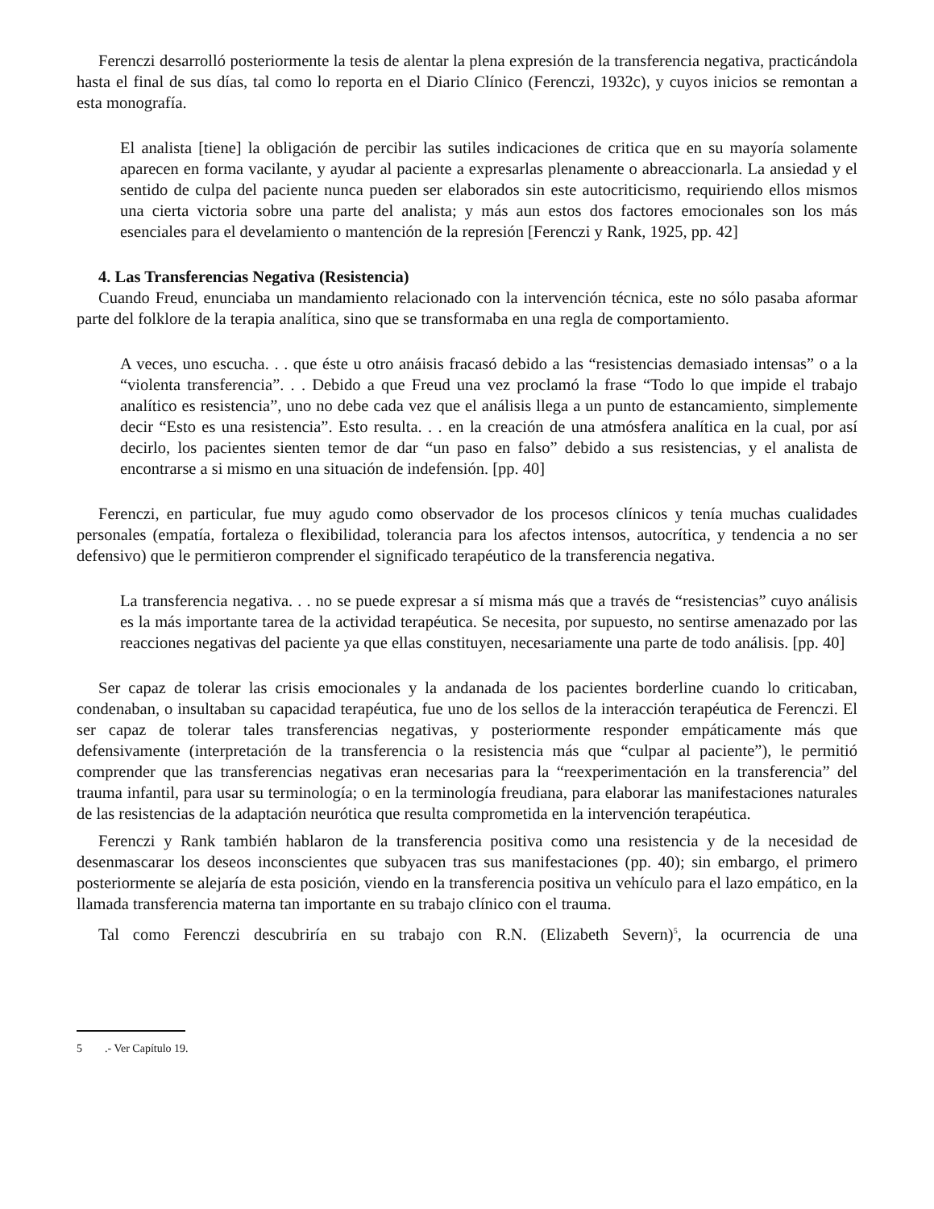Ferenczi desarrolló posteriormente la tesis de alentar la plena expresión de la transferencia negativa, practicándola hasta el final de sus días, tal como lo reporta en el Diario Clínico (Ferenczi, 1932c), y cuyos inicios se remontan a esta monografía.
El analista [tiene] la obligación de percibir las sutiles indicaciones de critica que en su mayoría solamente aparecen en forma vacilante, y ayudar al paciente a expresarlas plenamente o abreaccionarla. La ansiedad y el sentido de culpa del paciente nunca pueden ser elaborados sin este autocriticismo, requiriendo ellos mismos una cierta victoria sobre una parte del analista; y más aun estos dos factores emocionales son los más esenciales para el develamiento o mantención de la represión [Ferenczi y Rank, 1925, pp. 42]
4. Las Transferencias Negativa (Resistencia)
Cuando Freud, enunciaba un mandamiento relacionado con la intervención técnica, este no sólo pasaba aformar parte del folklore de la terapia analítica, sino que se transformaba en una regla de comportamiento.
A veces, uno escucha. . . que éste u otro anáisis fracasó debido a las “resistencias demasiado intensas” o a la “violenta transferencia”. . . Debido a que Freud una vez proclamó la frase “Todo lo que impide el trabajo analítico es resistencia”, uno no debe cada vez que el análisis llega a un punto de estancamiento, simplemente decir “Esto es una resistencia”. Esto resulta. . . en la creación de una atmósfera analítica en la cual, por así decirlo, los pacientes sienten temor de dar “un paso en falso” debido a sus resistencias, y el analista de encontrarse a si mismo en una situación de indefensión. [pp. 40]
Ferenczi, en particular, fue muy agudo como observador de los procesos clínicos y tenía muchas cualidades personales (empatía, fortaleza o flexibilidad, tolerancia para los afectos intensos, autocrítica, y tendencia a no ser defensivo) que le permitieron comprender el significado terapéutico de la transferencia negativa.
La transferencia negativa. . . no se puede expresar a sí misma más que a través de “resistencias” cuyo análisis es la más importante tarea de la actividad terapéutica. Se necesita, por supuesto, no sentirse amenazado por las reacciones negativas del paciente ya que ellas constituyen, necesariamente una parte de todo análisis. [pp. 40]
Ser capaz de tolerar las crisis emocionales y la andanada de los pacientes borderline cuando lo criticaban, condenaban, o insultaban su capacidad terapéutica, fue uno de los sellos de la interacción terapéutica de Ferenczi. El ser capaz de tolerar tales transferencias negativas, y posteriormente responder empáticamente más que defensivamente (interpretación de la transferencia o la resistencia más que “culpar al paciente”), le permitió comprender que las transferencias negativas eran necesarias para la “reexperimentación en la transferencia” del trauma infantil, para usar su terminología; o en la terminología freudiana, para elaborar las manifestaciones naturales de las resistencias de la adaptación neurótica que resulta comprometida en la intervención terapéutica.
Ferenczi y Rank también hablaron de la transferencia positiva como una resistencia y de la necesidad de desenmascarar los deseos inconscientes que subyacen tras sus manifestaciones (pp. 40); sin embargo, el primero posteriormente se alejaría de esta posición, viendo en la transferencia positiva un vehículo para el lazo empático, en la llamada transferencia materna tan importante en su trabajo clínico con el trauma.
Tal como Ferenczi descubriría en su trabajo con R.N. (Elizabeth Severn)<sup>5</sup>, la ocurrencia de una
5 .- Ver Capítulo 19.